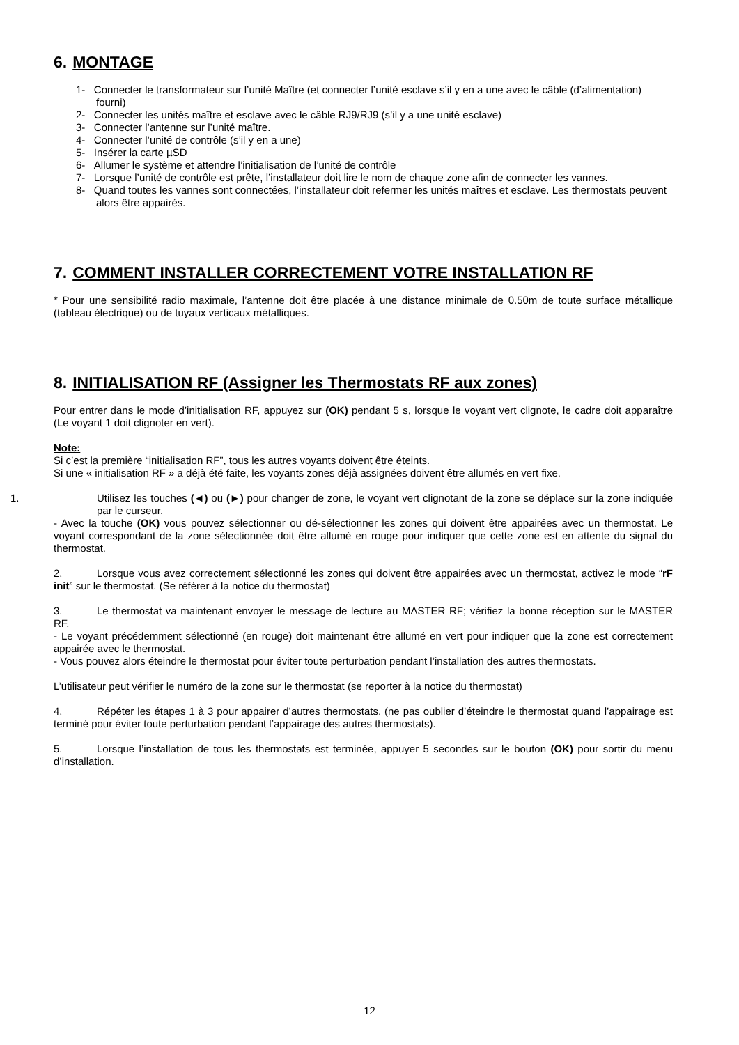6. MONTAGE
1- Connecter le transformateur sur l’unité Maître (et connecter l’unité esclave s’il y en a une avec le câble (d’alimentation) fourni)
2- Connecter les unités maître et esclave avec le câble RJ9/RJ9 (s’il y a une unité esclave)
3- Connecter l’antenne sur l’unité maître.
4- Connecter l’unité de contrôle (s’il y en a une)
5- Insérer la carte µSD
6- Allumer le système et attendre l’initialisation de l’unité de contrôle
7- Lorsque l’unité de contrôle est prête, l’installateur doit lire le nom de chaque zone afin de connecter les vannes.
8- Quand toutes les vannes sont connectées, l’installateur doit refermer les unités maîtres et esclave. Les thermostats peuvent alors être appairés.
7. COMMENT INSTALLER CORRECTEMENT VOTRE INSTALLATION RF
* Pour une sensibilité radio maximale, l’antenne doit être placée à une distance minimale de 0.50m de toute surface métallique (tableau électrique) ou de tuyaux verticaux métalliques.
8. INITIALISATION RF (Assigner les Thermostats RF aux zones)
Pour entrer dans le mode d’initialisation RF, appuyez sur (OK) pendant 5 s, lorsque le voyant vert clignote, le cadre doit apparaître (Le voyant 1 doit clignoter en vert).
Note:
Si c’est la première “initialisation RF”, tous les autres voyants doivent être éteints.
Si une « initialisation RF » a déjà été faite, les voyants zones déjà assignées doivent être allumés en vert fixe.
1. Utilisez les touches (◄) ou (►) pour changer de zone, le voyant vert clignotant de la zone se déplace sur la zone indiquée par le curseur.
- Avec la touche (OK) vous pouvez sélectionner ou dé-sélectionner les zones qui doivent être appairées avec un thermostat. Le voyant correspondant de la zone sélectionnée doit être allumé en rouge pour indiquer que cette zone est en attente du signal du thermostat.
2. Lorsque vous avez correctement sélectionné les zones qui doivent être appairées avec un thermostat, activez le mode “rF init” sur le thermostat. (Se référer à la notice du thermostat)
3. Le thermostat va maintenant envoyer le message de lecture au MASTER RF; vérifiez la bonne réception sur le MASTER RF.
- Le voyant précédemment sélectionné (en rouge) doit maintenant être allumé en vert pour indiquer que la zone est correctement appairée avec le thermostat.
- Vous pouvez alors éteindre le thermostat pour éviter toute perturbation pendant l’installation des autres thermostats.
L’utilisateur peut vérifier le numéro de la zone sur le thermostat (se reporter à la notice du thermostat)
4. Répéter les étapes 1 à 3 pour appairer d’autres thermostats. (ne pas oublier d’éteindre le thermostat quand l’appairage est terminé pour éviter toute perturbation pendant l’appairage des autres thermostats).
5. Lorsque l’installation de tous les thermostats est terminée, appuyer 5 secondes sur le bouton (OK) pour sortir du menu d’installation.
12